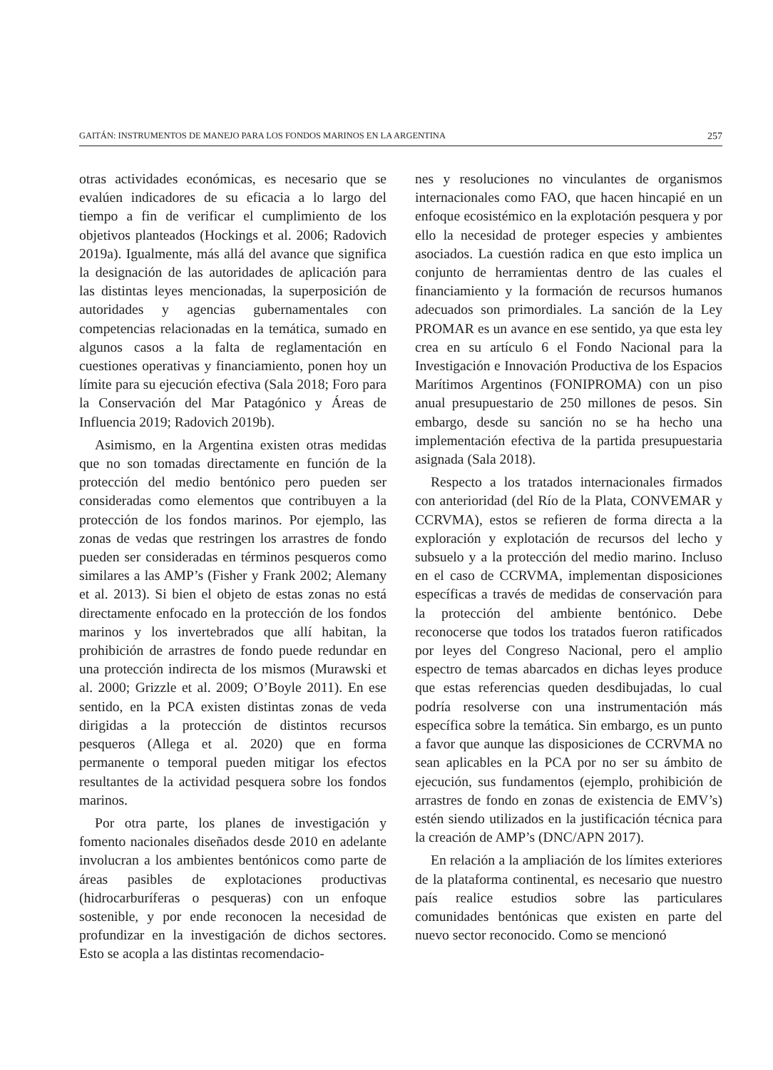GAITÁN: INSTRUMENTOS DE MANEJO PARA LOS FONDOS MARINOS EN LA ARGENTINA 257
otras actividades económicas, es necesario que se evalúen indicadores de su eficacia a lo largo del tiempo a fin de verificar el cumplimiento de los objetivos planteados (Hockings et al. 2006; Radovich 2019a). Igualmente, más allá del avance que significa la designación de las autoridades de aplicación para las distintas leyes mencionadas, la superposición de autoridades y agencias gubernamentales con competencias relacionadas en la temática, sumado en algunos casos a la falta de reglamentación en cuestiones operativas y financiamiento, ponen hoy un límite para su ejecución efectiva (Sala 2018; Foro para la Conservación del Mar Patagónico y Áreas de Influencia 2019; Radovich 2019b).
Asimismo, en la Argentina existen otras medidas que no son tomadas directamente en función de la protección del medio bentónico pero pueden ser consideradas como elementos que contribuyen a la protección de los fondos marinos. Por ejemplo, las zonas de vedas que restringen los arrastres de fondo pueden ser consideradas en términos pesqueros como similares a las AMP’s (Fisher y Frank 2002; Alemany et al. 2013). Si bien el objeto de estas zonas no está directamente enfocado en la protección de los fondos marinos y los invertebrados que allí habitan, la prohibición de arrastres de fondo puede redundar en una protección indirecta de los mismos (Murawski et al. 2000; Grizzle et al. 2009; O’Boyle 2011). En ese sentido, en la PCA existen distintas zonas de veda dirigidas a la protección de distintos recursos pesqueros (Allega et al. 2020) que en forma permanente o temporal pueden mitigar los efectos resultantes de la actividad pesquera sobre los fondos marinos.
Por otra parte, los planes de investigación y fomento nacionales diseñados desde 2010 en adelante involucran a los ambientes bentónicos como parte de áreas pasibles de explotaciones productivas (hidrocarburíferas o pesqueras) con un enfoque sostenible, y por ende reconocen la necesidad de profundizar en la investigación de dichos sectores. Esto se acopla a las distintas recomendacio-
nes y resoluciones no vinculantes de organismos internacionales como FAO, que hacen hincapié en un enfoque ecosistémico en la explotación pesquera y por ello la necesidad de proteger especies y ambientes asociados. La cuestión radica en que esto implica un conjunto de herramientas dentro de las cuales el financiamiento y la formación de recursos humanos adecuados son primordiales. La sanción de la Ley PROMAR es un avance en ese sentido, ya que esta ley crea en su artículo 6 el Fondo Nacional para la Investigación e Innovación Productiva de los Espacios Marítimos Argentinos (FONIPROMA) con un piso anual presupuestario de 250 millones de pesos. Sin embargo, desde su sanción no se ha hecho una implementación efectiva de la partida presupuestaria asignada (Sala 2018).
Respecto a los tratados internacionales firmados con anterioridad (del Río de la Plata, CONVEMAR y CCRVMA), estos se refieren de forma directa a la exploración y explotación de recursos del lecho y subsuelo y a la protección del medio marino. Incluso en el caso de CCRVMA, implementan disposiciones específicas a través de medidas de conservación para la protección del ambiente bentónico. Debe reconocerse que todos los tratados fueron ratificados por leyes del Congreso Nacional, pero el amplio espectro de temas abarcados en dichas leyes produce que estas referencias queden desdibujadas, lo cual podría resolverse con una instrumentación más específica sobre la temática. Sin embargo, es un punto a favor que aunque las disposiciones de CCRVMA no sean aplicables en la PCA por no ser su ámbito de ejecución, sus fundamentos (ejemplo, prohibición de arrastres de fondo en zonas de existencia de EMV’s) estén siendo utilizados en la justificación técnica para la creación de AMP’s (DNC/APN 2017).
En relación a la ampliación de los límites exteriores de la plataforma continental, es necesario que nuestro país realice estudios sobre las particulares comunidades bentónicas que existen en parte del nuevo sector reconocido. Como se mencionó